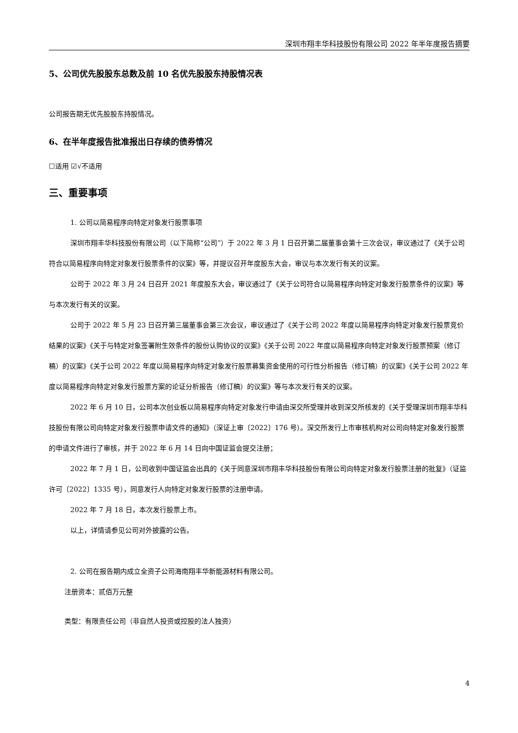深圳市翔丰华科技股份有限公司 2022 年半年度报告摘要
5、公司优先股股东总数及前 10 名优先股股东持股情况表
公司报告期无优先股股东持股情况。
6、在半年度报告批准报出日存续的债券情况
☐适用 ☑√不适用
三、重要事项
1. 公司以简易程序向特定对象发行股票事项
深圳市翔丰华科技股份有限公司（以下简称“公司”）于 2022 年 3 月 1 日召开第二届董事会第十三次会议，审议通过了《关于公司符合以简易程序向特定对象发行股票条件的议案》等，并提议召开年度股东大会，审议与本次发行有关的议案。
公司于 2022 年 3 月 24 日召开 2021 年度股东大会，审议通过了《关于公司符合以简易程序向特定对象发行股票条件的议案》等与本次发行有关的议案。
公司于 2022 年 5 月 23 日召开第三届董事会第三次会议，审议通过了《关于公司 2022 年度以简易程序向特定对象发行股票竞价结果的议案》《关于与特定对象签署附生效条件的股份认购协议的议案》《关于公司 2022 年度以简易程序向特定对象发行股票预案（修订稿）的议案》《关于公司 2022 年度以简易程序向特定对象发行股票募集资金使用的可行性分析报告（修订稿）的议案》《关于公司 2022 年度以简易程序向特定对象发行股票方案的论证分析报告（修订稿）的议案》等与本次发行有关的议案。
2022 年 6 月 10 日，公司本次创业板以简易程序向特定对象发行申请由深交所受理并收到深交所核发的《关于受理深圳市翔丰华科技股份有限公司向特定对象发行股票申请文件的通知》（深证上审〔2022〕176 号）。深交所发行上市审核机构对公司向特定对象发行股票的申请文件进行了审核，并于 2022 年 6 月 14 日向中国证监会提交注册；
2022 年 7 月 1 日，公司收到中国证监会出具的《关于同意深圳市翔丰华科技股份有限公司向特定对象发行股票注册的批复》（证监许可〔2022〕1335 号），同意发行人向特定对象发行股票的注册申请。
2022 年 7 月 18 日，本次发行股票上市。
以上，详情请参见公司对外披露的公告。
2. 公司在报告期内成立全资子公司海南翔丰华新能源材料有限公司。
注册资本：贰佰万元整
类型：有限责任公司（非自然人投资或控股的法人独资）
4